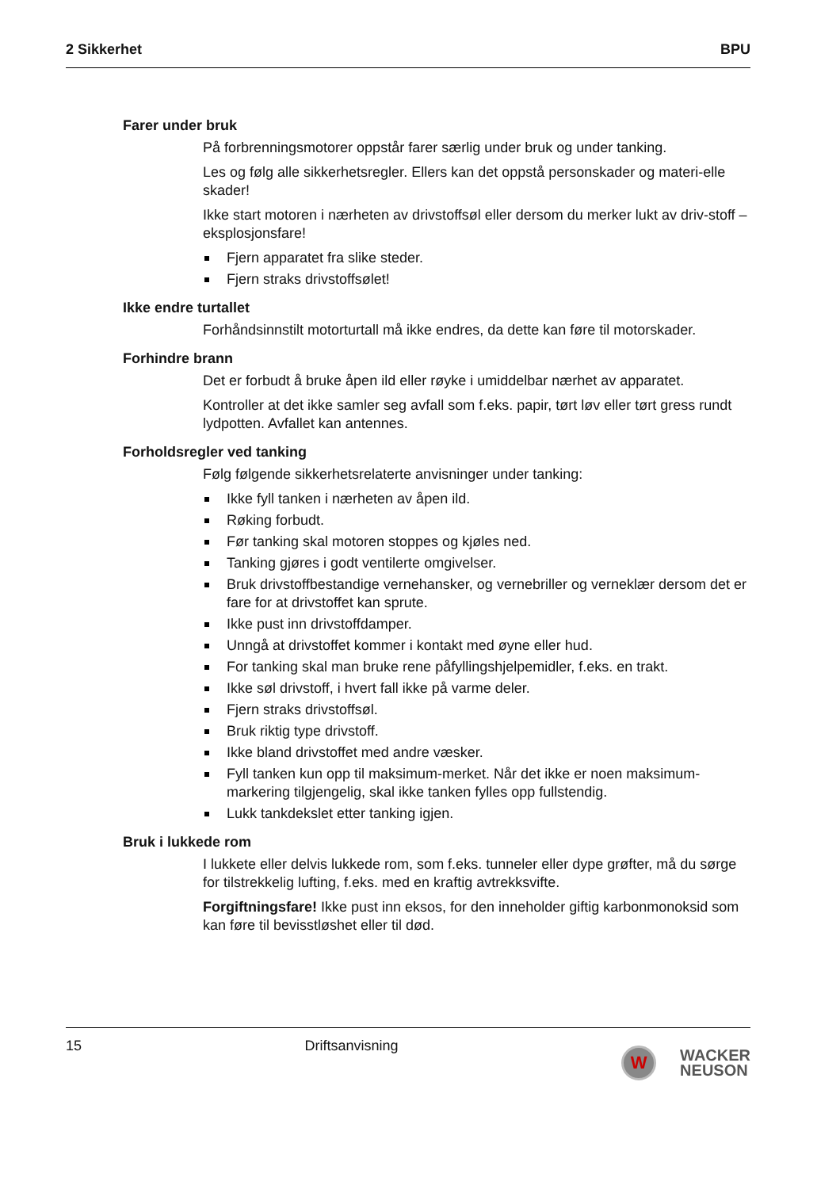2 Sikkerhet BPU
Farer under bruk
På forbrenningsmotorer oppstår farer særlig under bruk og under tanking.
Les og følg alle sikkerhetsregler. Ellers kan det oppstå personskader og materi-elle skader!
Ikke start motoren i nærheten av drivstoffsøl eller dersom du merker lukt av driv-stoff – eksplosjonsfare!
Fjern apparatet fra slike steder.
Fjern straks drivstoffsølet!
Ikke endre turtallet
Forhåndsinnstilt motorturtall må ikke endres, da dette kan føre til motorskader.
Forhindre brann
Det er forbudt å bruke åpen ild eller røyke i umiddelbar nærhet av apparatet.
Kontroller at det ikke samler seg avfall som f.eks. papir, tørt løv eller tørt gress rundt lydpotten. Avfallet kan antennes.
Forholdsregler ved tanking
Følg følgende sikkerhetsrelaterte anvisninger under tanking:
Ikke fyll tanken i nærheten av åpen ild.
Røking forbudt.
Før tanking skal motoren stoppes og kjøles ned.
Tanking gjøres i godt ventilerte omgivelser.
Bruk drivstoffbestandige vernehansker, og vernebriller og verneklær dersom det er fare for at drivstoffet kan sprute.
Ikke pust inn drivstoffdamper.
Unngå at drivstoffet kommer i kontakt med øyne eller hud.
For tanking skal man bruke rene påfyllingshjelpemidler, f.eks. en trakt.
Ikke søl drivstoff, i hvert fall ikke på varme deler.
Fjern straks drivstoffsøl.
Bruk riktig type drivstoff.
Ikke bland drivstoffet med andre væsker.
Fyll tanken kun opp til maksimum-merket. Når det ikke er noen maksimum-markering tilgjengelig, skal ikke tanken fylles opp fullstendig.
Lukk tankdekslet etter tanking igjen.
Bruk i lukkede rom
I lukkete eller delvis lukkede rom, som f.eks. tunneler eller dype grøfter, må du sørge for tilstrekkelig lufting, f.eks. med en kraftig avtrekksvifte.
Forgiftningsfare! Ikke pust inn eksos, for den inneholder giftig karbonmonoksid som kan føre til bevisstløshet eller til død.
15 Driftsanvisning
W
WACKER
NEUSON